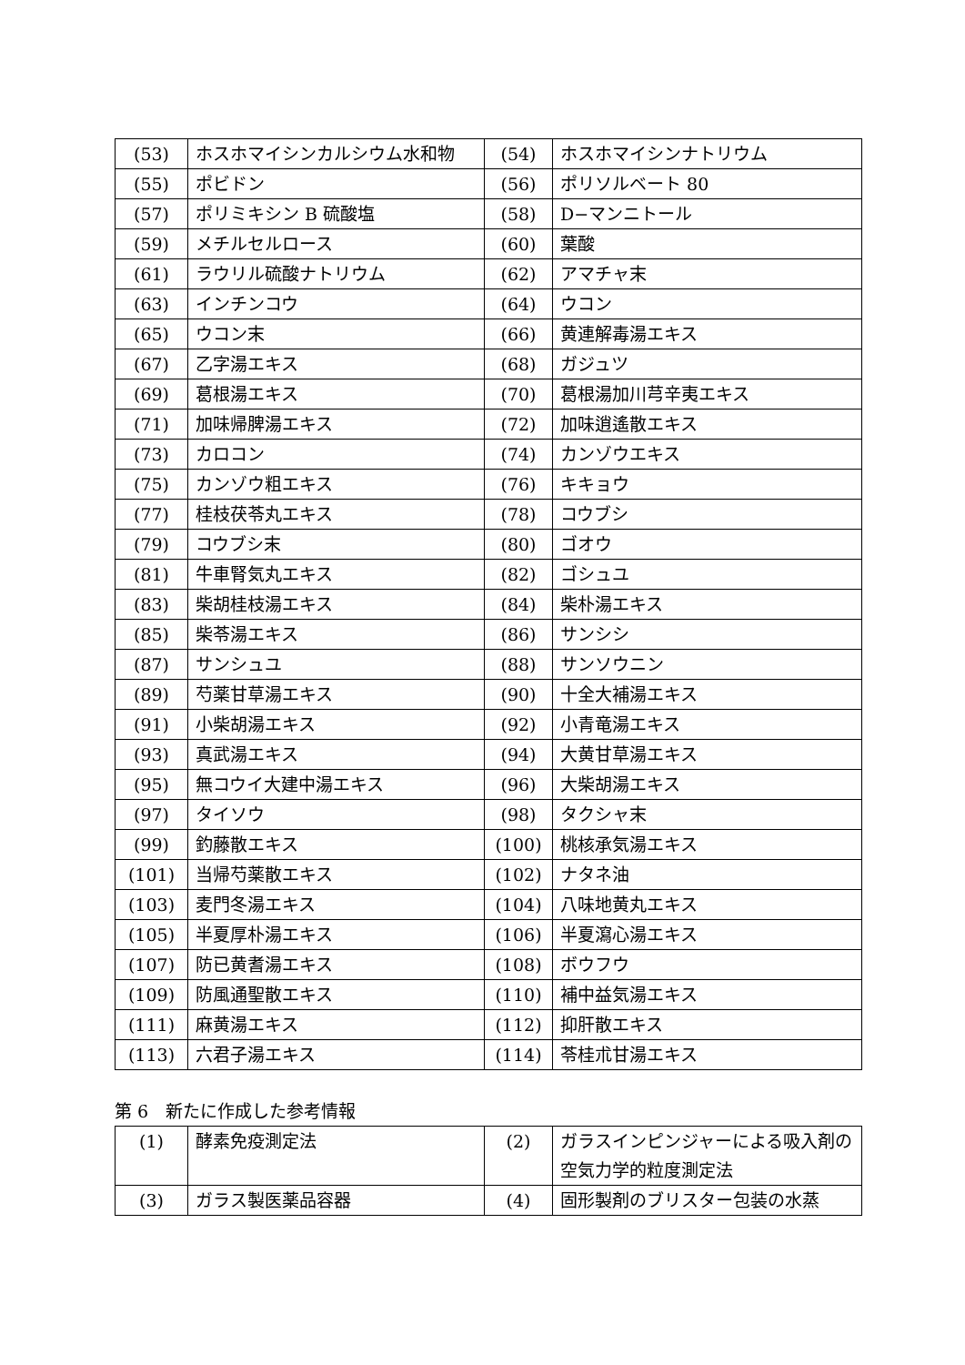| (53) | ホスホマイシンカルシウム水和物 | (54) | ホスホマイシンナトリウム |
| (55) | ポビドン | (56) | ポリソルベート 80 |
| (57) | ポリミキシン B 硫酸塩 | (58) | D−マンニトール |
| (59) | メチルセルロース | (60) | 葉酸 |
| (61) | ラウリル硫酸ナトリウム | (62) | アマチャ末 |
| (63) | インチンコウ | (64) | ウコン |
| (65) | ウコン末 | (66) | 黄連解毒湯エキス |
| (67) | 乙字湯エキス | (68) | ガジュツ |
| (69) | 葛根湯エキス | (70) | 葛根湯加川芎辛夷エキス |
| (71) | 加味帰脾湯エキス | (72) | 加味逍遙散エキス |
| (73) | カロコン | (74) | カンゾウエキス |
| (75) | カンゾウ粗エキス | (76) | キキョウ |
| (77) | 桂枝茯苓丸エキス | (78) | コウブシ |
| (79) | コウブシ末 | (80) | ゴオウ |
| (81) | 牛車腎気丸エキス | (82) | ゴシュユ |
| (83) | 柴胡桂枝湯エキス | (84) | 柴朴湯エキス |
| (85) | 柴苓湯エキス | (86) | サンシシ |
| (87) | サンシュユ | (88) | サンソウニン |
| (89) | 芍薬甘草湯エキス | (90) | 十全大補湯エキス |
| (91) | 小柴胡湯エキス | (92) | 小青竜湯エキス |
| (93) | 真武湯エキス | (94) | 大黄甘草湯エキス |
| (95) | 無コウイ大建中湯エキス | (96) | 大柴胡湯エキス |
| (97) | タイソウ | (98) | タクシャ末 |
| (99) | 釣藤散エキス | (100) | 桃核承気湯エキス |
| (101) | 当帰芍薬散エキス | (102) | ナタネ油 |
| (103) | 麦門冬湯エキス | (104) | 八味地黄丸エキス |
| (105) | 半夏厚朴湯エキス | (106) | 半夏瀉心湯エキス |
| (107) | 防已黄耆湯エキス | (108) | ボウフウ |
| (109) | 防風通聖散エキス | (110) | 補中益気湯エキス |
| (111) | 麻黄湯エキス | (112) | 抑肝散エキス |
| (113) | 六君子湯エキス | (114) | 苓桂朮甘湯エキス |
第 6　新たに作成した参考情報
| (1) | 酵素免疫測定法 | (2) | ガラスインピンジャーによる吸入剤の空気力学的粒度測定法 |
| (3) | ガラス製医薬品容器 | (4) | 固形製剤のブリスター包装の水蒸 |